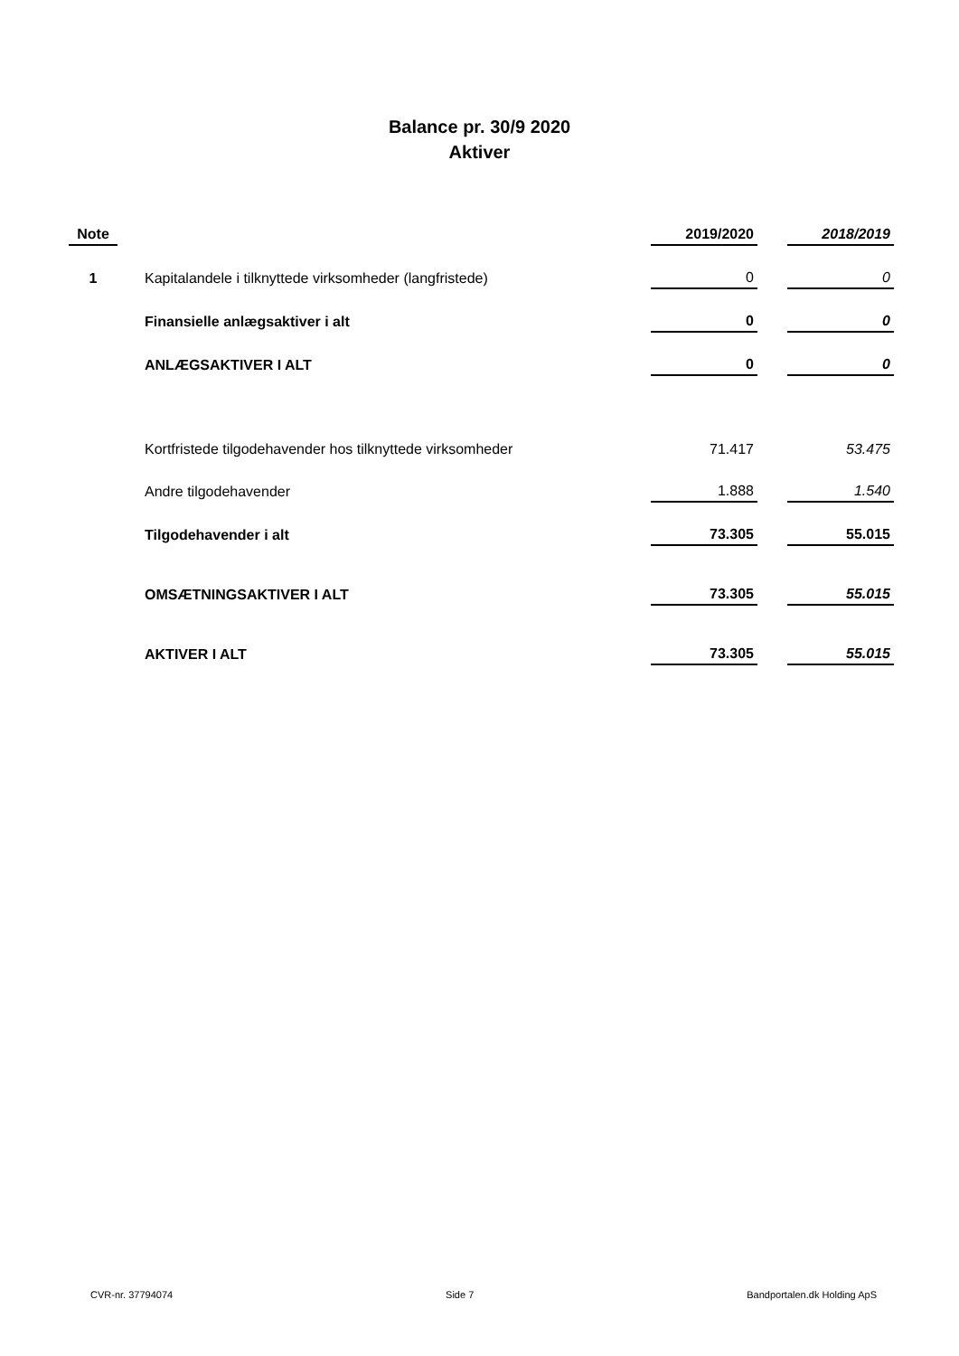Balance pr. 30/9 2020
Aktiver
| Note | | | 2019/2020 | | 2018/2019 |
| 1 | | Kapitalandele i tilknyttede virksomheder (langfristede) | 0 | | 0 |
| | | Finansielle anlægsaktiver i alt | 0 | | 0 |
| | | ANLÆGSAKTIVER I ALT | 0 | | 0 |
| | | Kortfristede tilgodehavender hos tilknyttede virksomheder | 71.417 | | 53.475 |
| | | Andre tilgodehavender | 1.888 | | 1.540 |
| | | Tilgodehavender i alt | 73.305 | | 55.015 |
| | | OMSÆTNINGSAKTIVER I ALT | 73.305 | | 55.015 |
| | | AKTIVER I ALT | 73.305 | | 55.015 |
CVR-nr. 37794074 Side 7 Bandportalen.dk Holding ApS